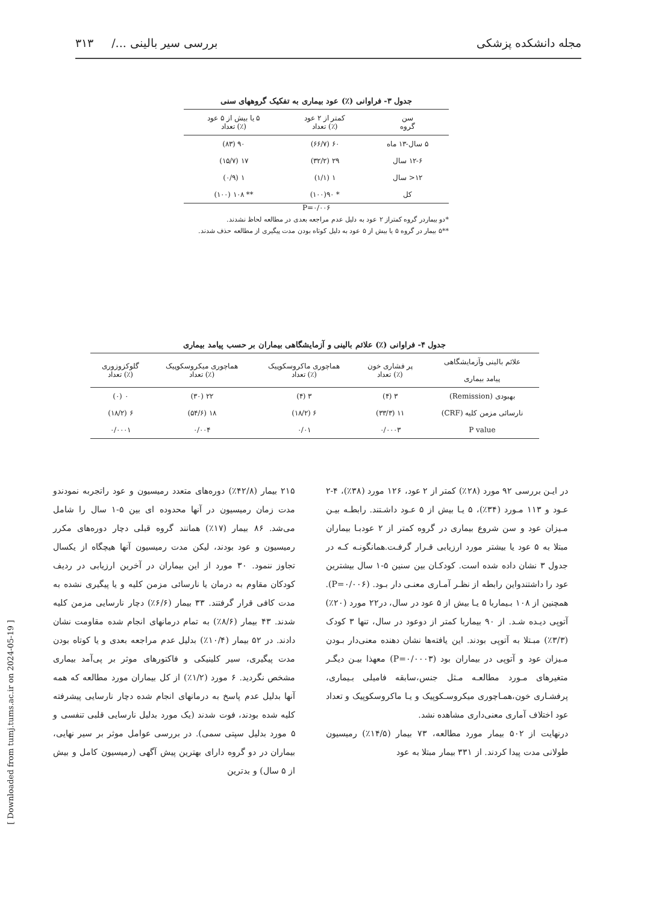مجله دانشکده پزشکی بررسی سیر بالینی .../ ۳۱۳
جدول ۳- فراوانی (٪) عود بیماری به تفکیک گروههای سنی
| سن گروه | کمتر از ۲ عود (٪) تعداد | ۵ یا بیش از ۵ عود (٪) تعداد |
| --- | --- | --- |
| ۵ سال-۱۳ ماه | ۶۰ (۶۶/۷) | ۹۰ (۸۳) |
| ۱۲-۶ سال | ۲۹ (۳۲/۲) | ۱۷ (۱۵/۷) |
| ۱۲< سال | ۱ (۱/۱) | ۱ (۰/۹) |
| کل | * ۹۰(۱۰۰) | ** ۱۰۸ (۱۰۰) |
P=۰/۰۰۶
*دو بیماردر گروه کمتراز ۲ عود به دلیل عدم مراجعه بعدی در مطالعه لحاظ نشدند.
**۵ بیمار در گروه ۵ یا بیش از ۵ عود به دلیل کوتاه بودن مدت پیگیری از مطالعه حذف شدند.
جدول ۴- فراوانی (٪) علائم بالینی و آزمایشگاهی بیماران بر حسب پیامد بیماری
| علائم بالینی وآزمایشگاهی پیامد بیماری | پر فشاری خون (٪) تعداد | هماچوری ماکروسکوپیک (٪) تعداد | هماچوری میکروسکوپیک (٪) تعداد | گلوکزوزوری (٪) تعداد |
| --- | --- | --- | --- | --- |
| بهبودی (Remission) | ۳ (۴) | ۳ (۴) | ۲۲ (۳۰) | ۰ (۰) |
| نارسائی مزمن کلیه (CRF) | ۱۱ (۳۳/۳) | ۶ (۱۸/۲) | ۱۸ (۵۴/۶) | ۶ (۱۸/۲) |
| P value | ۰/۰۰۰۳ | ۰/۰۱ | ۰/۰۰۴ | ۰/۰۰۰۱ |
در ایـن بررسی ۹۲ مورد (۲۸٪) کمتر از ۲ عود، ۱۲۶ مورد (۳۸٪)، ۴-۲ عـود و ۱۱۳ مـورد (۳۴٪)، ۵ یـا بیش از ۵ عـود داشـتند. رابطـه بیـن مـیزان عود و سن شروع بیماری در گروه کمتر از ۲ عودبـا بیماران مبتلا به ۵ عود یا بیشتر مورد ارزیابی قـرار گرفـت.همانگونـه کـه در جدول ۳ نشان داده شده است. کودکـان بین سنین ۵-۱ سال بیشترین عود را داشتندواین رابطه از نظـر آمـاری معنـی دار بـود. (P=۰/۰۰۶). همچنین از ۱۰۸ بـیماربا ۵ یـا بیش از ۵ عود در سال، در۲۲ مورد (۲۰٪) آتوپی دیـده شـد. از ۹۰ بیماربا کمتر از دوعود در سال، تنها ۳ کودک (۳/۳٪) مبـتلا به آتوپی بودند. این یافته‌ها نشان دهنده معنی‌دار بـودن مـیزان عود و آتوپی در بیماران بود (P=۰/۰۰۰۳) معهذا بیـن دیگـر متغیرهای مـورد مطالعـه مـثل جنس،سابقه فامیلی بـیماری، پرفشـاری خون،همـاچوری میکروسـکوپیک و یـا ماکروسکوپیک و تعداد عود اختلاف آماری معنی‌داری مشاهده نشد.
درنهایت از ۵۰۲ بیمار مورد مطالعه، ۷۳ بیمار (۱۴/۵٪) رمیسیون طولانی مدت پیدا کردند. از ۳۳۱ بیمار مبتلا به عود
۲۱۵ بیمار (۴۲/۸٪) دوره‌های متعدد رمیسیون و عود راتجربه نمودندو مدت زمان رمیسیون در آنها محدوده ای بین ۵-۱ سال را شامل می‌شد. ۸۶ بیمار (۱۷٪) همانند گروه قبلی دچار دوره‌های مکرر رمیسیون و عود بودند، لیکن مدت رمیسیون آنها هیچگاه از یکسال تجاوز ننمود. ۳۰ مورد از این بیماران در آخرین ارزیابی در ردیف کودکان مقاوم به درمان یا نارسائی مزمن کلیه و یا پیگیری نشده به مدت کافی قرار گرفتند. ۳۳ بیمار (۶/۶٪) دچار نارسایی مزمن کلیه شدند. ۴۳ بیمار (۸/۶٪) به تمام درمانهای انجام شده مقاومت نشان دادند. در ۵۲ بیمار (۱۰/۴٪) بدلیل عدم مراجعه بعدی و یا کوتاه بودن مدت پیگیری، سیر کلینیکی و فاکتورهای موثر بر پی‌آمد بیماری مشخص نگردید. ۶ مورد (۱/۲٪) از کل بیماران مورد مطالعه که همه آنها بدلیل عدم پاسخ به درمانهای انجام شده دچار نارسایی پیشرفته کلیه شده بودند، فوت شدند (یک مورد بدلیل نارسایی قلبی تنفسی و ۵ مورد بدلیل سپتی سمی). در بررسی عوامل موثر بر سیر نهایی، بیماران در دو گروه دارای بهترین پیش آگهی (رمیسیون کامل و بیش از ۵ سال) و بدترین
[ Downloaded from tumj.tums.ac.ir on 2024-05-19 ]